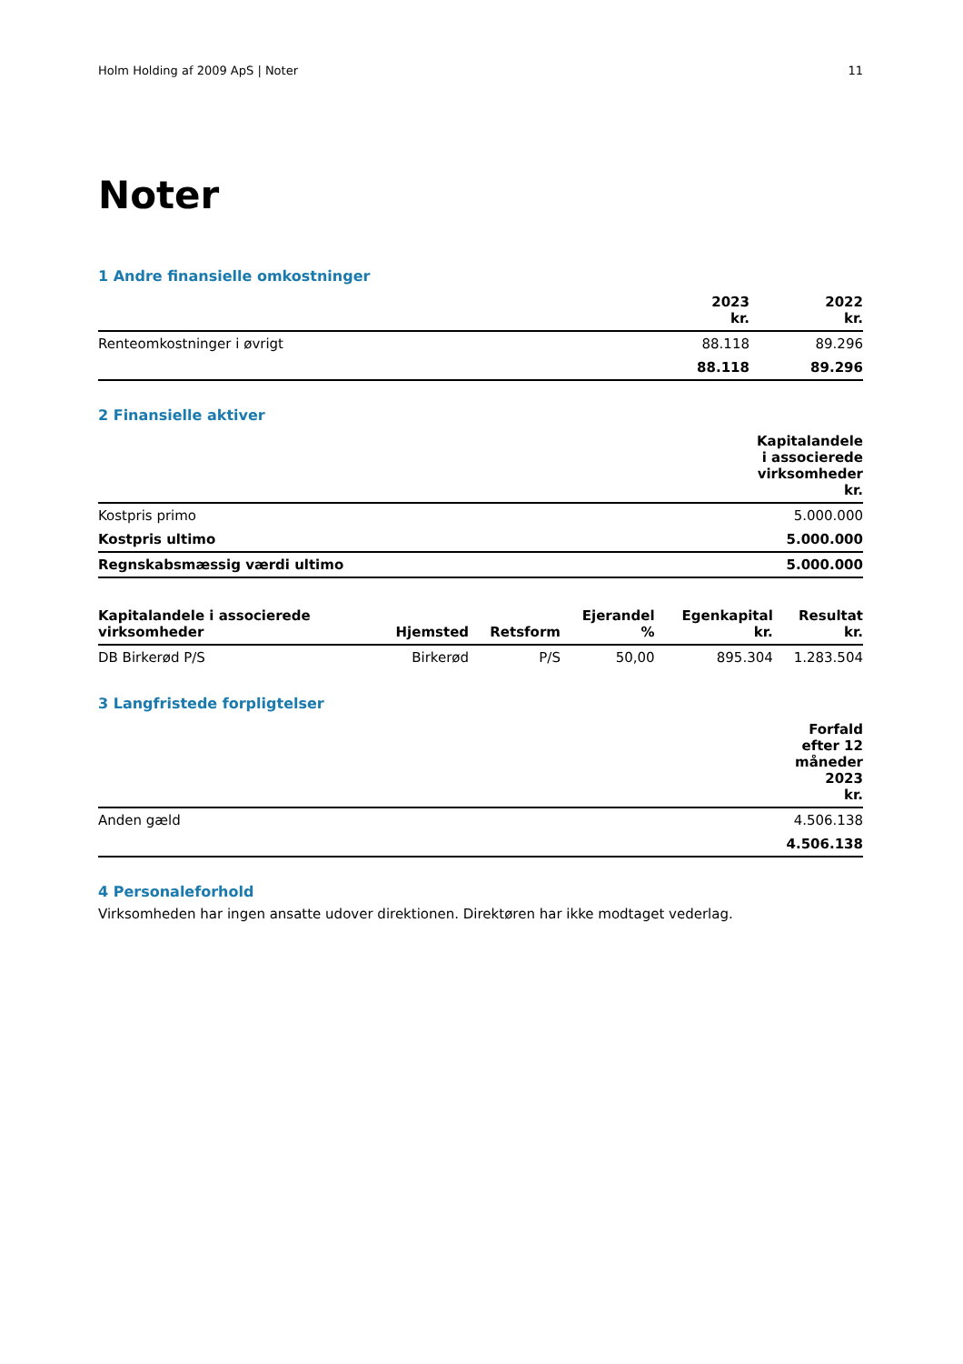Holm Holding af 2009 ApS | Noter 11
Noter
1 Andre finansielle omkostninger
| | 2023 kr. | 2022 kr. |
| --- | --- | --- |
| Renteomkostninger i øvrigt | 88.118 | 89.296 |
| | 88.118 | 89.296 |
2 Finansielle aktiver
| | Kapitalandele i associerede virksomheder kr. |
| --- | --- |
| Kostpris primo | 5.000.000 |
| Kostpris ultimo | 5.000.000 |
| Regnskabsmæssig værdi ultimo | 5.000.000 |
| Kapitalandele i associerede virksomheder | Hjemsted | Retsform | Ejerandel % | Egenkapital kr. | Resultat kr. |
| --- | --- | --- | --- | --- | --- |
| DB Birkerød P/S | Birkerød | P/S | 50,00 | 895.304 | 1.283.504 |
3 Langfristede forpligtelser
| | Forfald efter 12 måneder 2023 kr. |
| --- | --- |
| Anden gæld | 4.506.138 |
| | 4.506.138 |
4 Personaleforhold
Virksomheden har ingen ansatte udover direktionen. Direktøren har ikke modtaget vederlag.